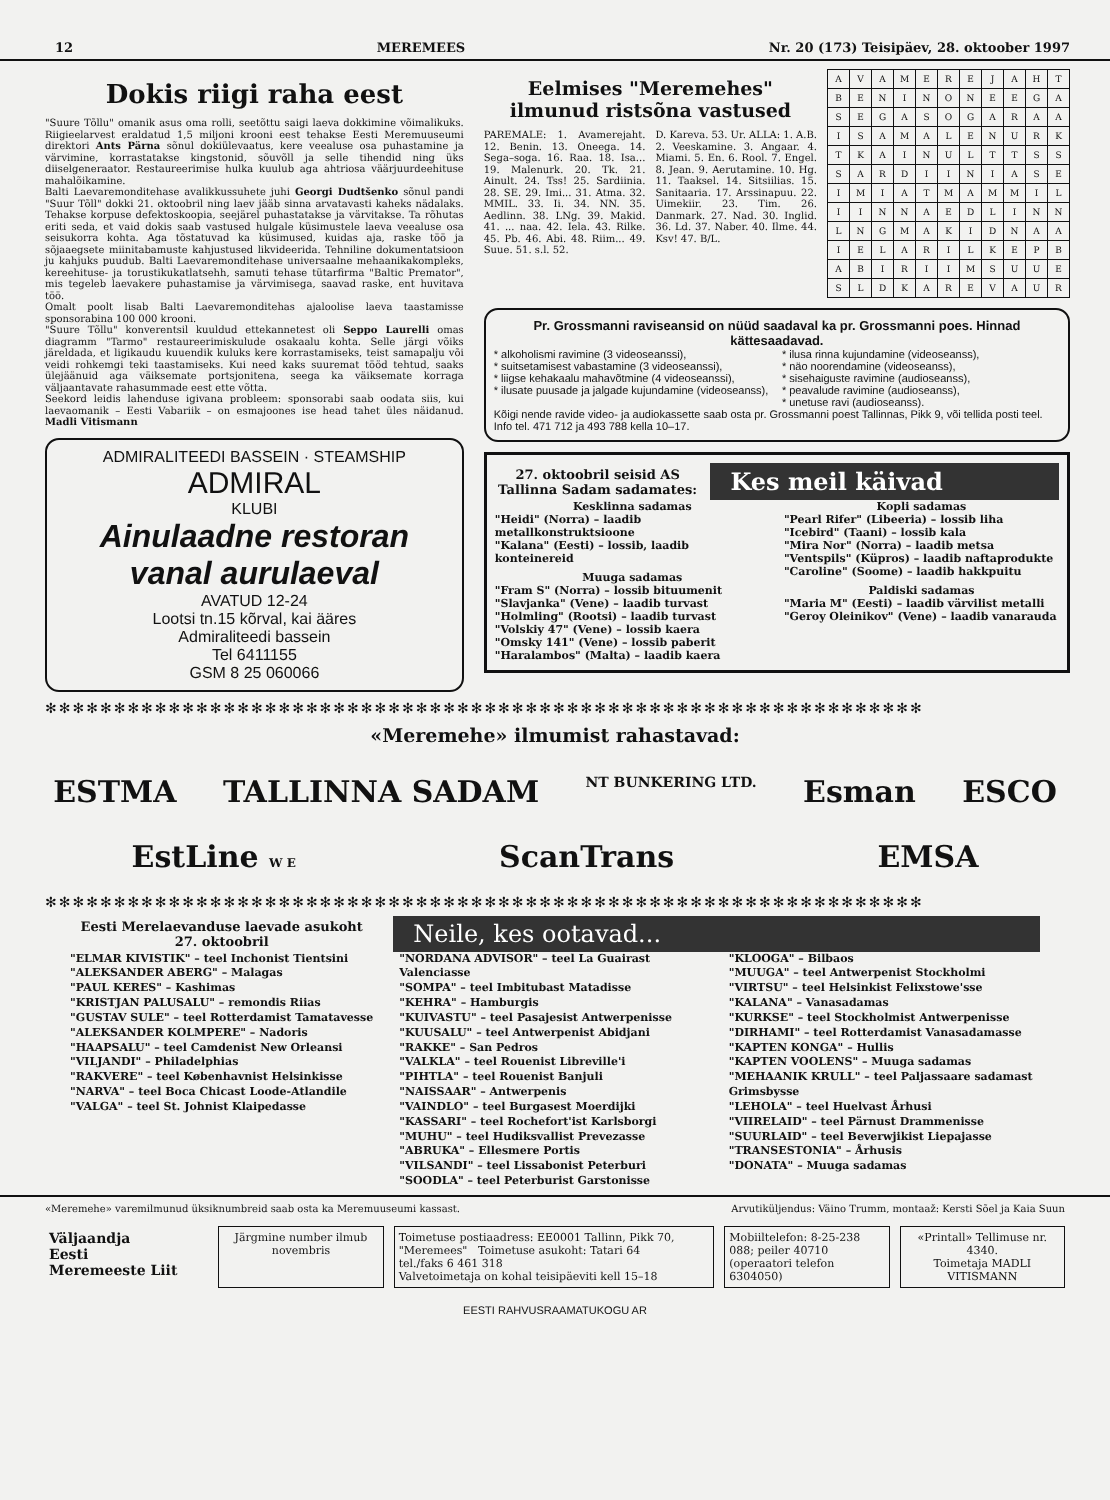12 MEREMEES Nr. 20 (173) Teisipäev, 28. oktoober 1997
Dokis riigi raha eest
"Suure Tõllu" omanik asus oma rolli, seetõttu saigi laeva dokkimine võimalikuks. Riigieelarvest eraldatud 1,5 miljoni krooni eest tehakse Eesti Meremuuseumi direktori Ants Pärna sõnul dokiülevaatus, kere veealuse osa puhastamine ja värvimine, korrastatakse kingstonid, sõuvõll ja selle tihendid ning üks diiselgeneraator. Restaureerimise hulka kuulub aga ahtriosa väärjuurdeehituse mahalõikamine.
Balti Laevaremonditehase avalikkussuhete juhi Georgi Dudtšenko sõnul pandi "Suur Tõll" dokki 21. oktoobril ning laev jääb sinna arvatavasti kaheks nädalaks. Tehakse korpuse defektoskoopia, seejärel puhastatakse ja värvitakse. Ta rõhutas eriti seda, et vaid dokis saab vastused hulgale küsimustele laeva veealuse osa seisukorra kohta. Aga tõstatuvad ka küsimused, kuidas aja, raske töö ja sõjaaegsete miinitabamuste kahjustused likvideerida. Tehniline dokumentatsioon ju kahjuks puudub. Balti Laevaremonditehase universaalne mehaanikakompleks, kereehituse- ja torustikukatlatsehh, samuti tehase tütarfirma "Baltic Premator", mis tegeleb laevakere puhastamise ja värvimisega, saavad raske, ent huvitava töö.
Omalt poolt lisab Balti Laevaremonditehas ajaloolise laeva taastamisse sponsorabina 100 000 krooni.
"Suure Tõllu" konverentsil kuuldud ettekannetest oli Seppo Laurelli omas diagramm "Tarmo" restaureerimiskulude osakaalu kohta. Selle järgi võiks järeldada, et ligikaudu kuuendik kuluks kere korrastamiseks, teist samapalju või veidi rohkemgi teki taastamiseks. Kui need kaks suuremat tööd tehtud, saaks ülejäänuid aga väiksemate portsjonitena, seega ka väiksemate korraga väljaantavate rahasummade eest ette võtta.
Seekord leidis lahenduse igivana probleem: sponsorabi saab oodata siis, kui laevaomanik – Eesti Vabariik – on esmajoones ise head tahet üles näidanud. Madli Vitismann
ADMIRALITEEDI BASSEIN · STEAMSHIP
ADMIRAL
KLUBI
Ainulaadne restoran vanal aurulaeval
AVATUD 12-24
Lootsi tn.15 kõrval, kai ääres
Admiraliteedi bassein
Tel 6411155
GSM 8 25 060066
Eelmises "Meremehes" ilmunud ristsõna vastused
PAREMALE: 1. Avamerejaht. 12. Benin. 13. Oneega. 14. Sega–soga. 16. Raa. 18. Isa... 19. Malenurk. 20. Tk. 21. Ainult. 24. Tss! 25. Sardiinia. 28. SE. 29. Imi... 31. Atma. 32. MMIL. 33. Ii. 34. NN. 35. Aedlinn. 38. LNg. 39. Makid. 41. ... naa. 42. Iela. 43. Rilke. 45. Pb. 46. Abi. 48. Riim... 49. Suue. 51. s.l. 52.
D. Kareva. 53. Ur. ALLA: 1. A.B. 2. Veeskamine. 3. Angaar. 4. Miami. 5. En. 6. Rool. 7. Engel. 8. Jean. 9. Aerutamine. 10. Hg. 11. Taaksel. 14. Sitsiilias. 15. Sanitaaria. 17. Arssinapuu. 22. Uimekiir. 23. Tim. 26. Danmark. 27. Nad. 30. Inglid. 36. Ld. 37. Naber. 40. Ilme. 44. Ksv! 47. B/L.
| A | V | A | M | E | R | E | J | A | H | T |
| B | E | N | I | N | O | N | E | E | G | A |
| S | E | G | A | S | O | G | A | R | A | A |
| I | S | A | M | A | L | E | N | U | R | K |
| T | K | A | I | N | U | L | T | T | S | S |
| S | A | R | D | I | I | N | I | A | S | E |
| I | M | I | A | T | M | A | M | M | I | L |
| I | I | N | N | A | E | D | L | I | N | N |
| L | N | G | M | A | K | I | D | N | A | A |
| I | E | L | A | R | I | L | K | E | P | B |
| A | B | I | R | I | I | M | S | U | U | E |
| S | L | D | K | A | R | E | V | A | U | R |
Pr. Grossmanni raviseansid on nüüd saadaval ka pr. Grossmanni poes. Hinnad kättesaadavad.
* alkoholismi ravimine (3 videoseanssi),
* suitsetamisest vabastamine (3 videoseanssi),
* liigse kehakaalu mahavõtmine (4 videoseanssi),
* ilusate puusade ja jalgade kujundamine (videoseanss),
* ilusa rinna kujundamine (videoseanss),
* näo noorendamine (videoseanss),
* sisehaiguste ravimine (audioseanss),
* peavalude ravimine (audioseanss),
* unetuse ravi (audioseanss).
Kõigi nende ravide video- ja audiokassette saab osta pr. Grossmanni poest Tallinnas, Pikk 9, või tellida posti teel.
Info tel. 471 712 ja 493 788 kella 10–17.
27. oktoobril seisid AS Tallinna Sadam sadamates:
Kes meil käivad
Kesklinna sadamas
"Heidi" (Norra) – laadib metallkonstruktsioone
"Kalana" (Eesti) – lossib, laadib konteinereid
Muuga sadamas
"Fram S" (Norra) – lossib bituumenit
"Slavjanka" (Vene) – laadib turvast
"Holmling" (Rootsi) – laadib turvast
"Volskiy 47" (Vene) – lossib kaera
"Omsky 141" (Vene) – lossib paberit
"Haralambos" (Malta) – laadib kaera
Kopli sadamas
"Pearl Rifer" (Libeeria) – lossib liha
"Icebird" (Taani) – lossib kala
"Mira Nor" (Norra) – laadib metsa
"Ventspils" (Küpros) – laadib naftaprodukte
"Caroline" (Soome) – laadib hakkpuitu
Paldiski sadamas
"Maria M" (Eesti) – laadib värvilist metalli
"Geroy Oleinikov" (Vene) – laadib vanarauda
✻✻✻✻✻✻✻✻✻✻✻✻✻✻✻✻✻✻✻✻✻✻✻✻✻✻✻✻✻✻✻✻✻✻✻✻✻✻✻✻✻✻✻✻✻✻✻✻✻✻✻✻✻✻✻✻✻✻✻✻✻✻✻✻
«Meremehe» ilmumist rahastavad:
ESTMA TALLINNA SADAM NT BUNKERING LTD. Esman ESCO EstLine W E ScanTrans EMSA
✻✻✻✻✻✻✻✻✻✻✻✻✻✻✻✻✻✻✻✻✻✻✻✻✻✻✻✻✻✻✻✻✻✻✻✻✻✻✻✻✻✻✻✻✻✻✻✻✻✻✻✻✻✻✻✻✻✻✻✻✻✻✻✻
Eesti Merelaevanduse laevade asukoht 27. oktoobril
Neile, kes ootavad...
"ELMAR KIVISTIK" – teel Inchonist Tientsini
"ALEKSANDER ABERG" – Malagas
"PAUL KERES" – Kashimas
"KRISTJAN PALUSALU" – remondis Riias
"GUSTAV SULE" – teel Rotterdamist Tamatavesse
"ALEKSANDER KOLMPERE" – Nadoris
"HAAPSALU" – teel Camdenist New Orleansi
"VILJANDI" – Philadelphias
"RAKVERE" – teel Københavnist Helsinkisse
"NARVA" – teel Boca Chicast Loode-Atlandile
"VALGA" – teel St. Johnist Klaipedasse
"NORDANA ADVISOR" – teel La Guairast Valenciasse
"SOMPA" – teel Imbitubast Matadisse
"KEHRA" – Hamburgis
"KUIVASTU" – teel Pasajesist Antwerpenisse
"KUUSALU" – teel Antwerpenist Abidjani
"RAKKE" – San Pedros
"VALKLA" – teel Rouenist Libreville'i
"PIHTLA" – teel Rouenist Banjuli
"NAISSAAR" – Antwerpenis
"VAINDLO" – teel Burgasest Moerdijki
"KASSARI" – teel Rochefort'ist Karlsborgi
"MUHU" – teel Hudiksvallist Prevezasse
"ABRUKA" – Ellesmere Portis
"VILSANDI" – teel Lissabonist Peterburi
"SOODLA" – teel Peterburist Garstonisse
"KLOOGA" – Bilbaos
"MUUGA" – teel Antwerpenist Stockholmi
"VIRTSU" – teel Helsinkist Felixstowe'sse
"KALANA" – Vanasadamas
"KURKSE" – teel Stockholmist Antwerpenisse
"DIRHAMI" – teel Rotterdamist Vanasadamasse
"KAPTEN KONGA" – Hullis
"KAPTEN VOOLENS" – Muuga sadamas
"MEHAANIK KRULL" – teel Paljassaare sadamast Grimsbysse
"LEHOLA" – teel Huelvast Århusi
"VIIRELAID" – teel Pärnust Drammenisse
"SUURLAID" – teel Beverwjikist Liepajasse
"TRANSESTONIA" – Århusis
"DONATA" – Muuga sadamas
«Meremehe» varemilmunud üksiknumbreid saab osta ka Meremuuseumi kassast. Arvutiküljendus: Väino Trumm, montaaž: Kersti Sõel ja Kaia Suun
Väljaandja
Eesti
Meremeeste Liit
Järgmine number ilmub novembris
Toimetuse postiaadress: EE0001 Tallinn, Pikk 70, "Meremees" Toimetuse asukoht: Tatari 64
tel./faks 6 461 318
Valvetoimetaja on kohal teisipäeviti kell 15–18
Mobiiltelefon: 8-25-238 088; peiler 40710 (operaatori telefon 6304050)
«Printall» Tellimuse nr. 4340.
Toimetaja MADLI VITISMANN
EESTI RAHVUSRAAMATUKOGU AR